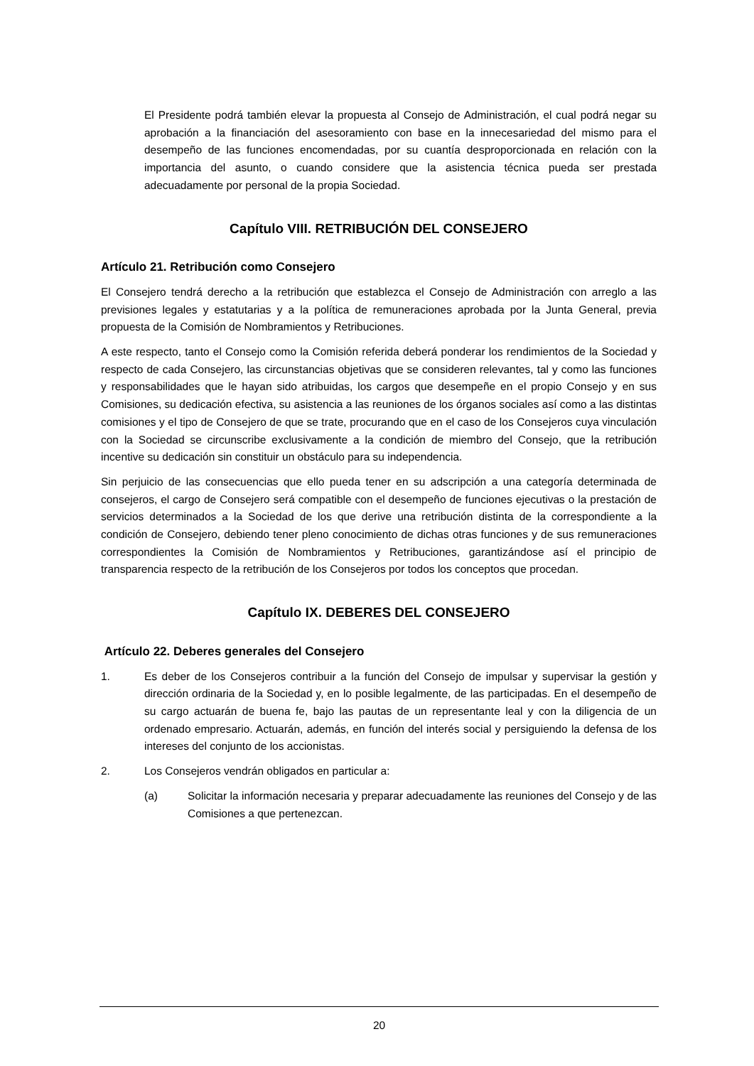El Presidente podrá también elevar la propuesta al Consejo de Administración, el cual podrá negar su aprobación a la financiación del asesoramiento con base en la innecesariedad del mismo para el desempeño de las funciones encomendadas, por su cuantía desproporcionada en relación con la importancia del asunto, o cuando considere que la asistencia técnica pueda ser prestada adecuadamente por personal de la propia Sociedad.
Capítulo VIII. RETRIBUCIÓN DEL CONSEJERO
Artículo 21. Retribución como Consejero
El Consejero tendrá derecho a la retribución que establezca el Consejo de Administración con arreglo a las previsiones legales y estatutarias y a la política de remuneraciones aprobada por la Junta General, previa propuesta de la Comisión de Nombramientos y Retribuciones.
A este respecto, tanto el Consejo como la Comisión referida deberá ponderar los rendimientos de la Sociedad y respecto de cada Consejero, las circunstancias objetivas que se consideren relevantes, tal y como las funciones y responsabilidades que le hayan sido atribuidas, los cargos que desempeñe en el propio Consejo y en sus Comisiones, su dedicación efectiva, su asistencia a las reuniones de los órganos sociales así como a las distintas comisiones y el tipo de Consejero de que se trate, procurando que en el caso de los Consejeros cuya vinculación con la Sociedad se circunscribe exclusivamente a la condición de miembro del Consejo, que la retribución incentive su dedicación sin constituir un obstáculo para su independencia.
Sin perjuicio de las consecuencias que ello pueda tener en su adscripción a una categoría determinada de consejeros, el cargo de Consejero será compatible con el desempeño de funciones ejecutivas o la prestación de servicios determinados a la Sociedad de los que derive una retribución distinta de la correspondiente a la condición de Consejero, debiendo tener pleno conocimiento de dichas otras funciones y de sus remuneraciones correspondientes la Comisión de Nombramientos y Retribuciones, garantizándose así el principio de transparencia respecto de la retribución de los Consejeros por todos los conceptos que procedan.
Capítulo IX. DEBERES DEL CONSEJERO
Artículo 22. Deberes generales del Consejero
1. Es deber de los Consejeros contribuir a la función del Consejo de impulsar y supervisar la gestión y dirección ordinaria de la Sociedad y, en lo posible legalmente, de las participadas. En el desempeño de su cargo actuarán de buena fe, bajo las pautas de un representante leal y con la diligencia de un ordenado empresario. Actuarán, además, en función del interés social y persiguiendo la defensa de los intereses del conjunto de los accionistas.
2. Los Consejeros vendrán obligados en particular a:
(a) Solicitar la información necesaria y preparar adecuadamente las reuniones del Consejo y de las Comisiones a que pertenezcan.
20